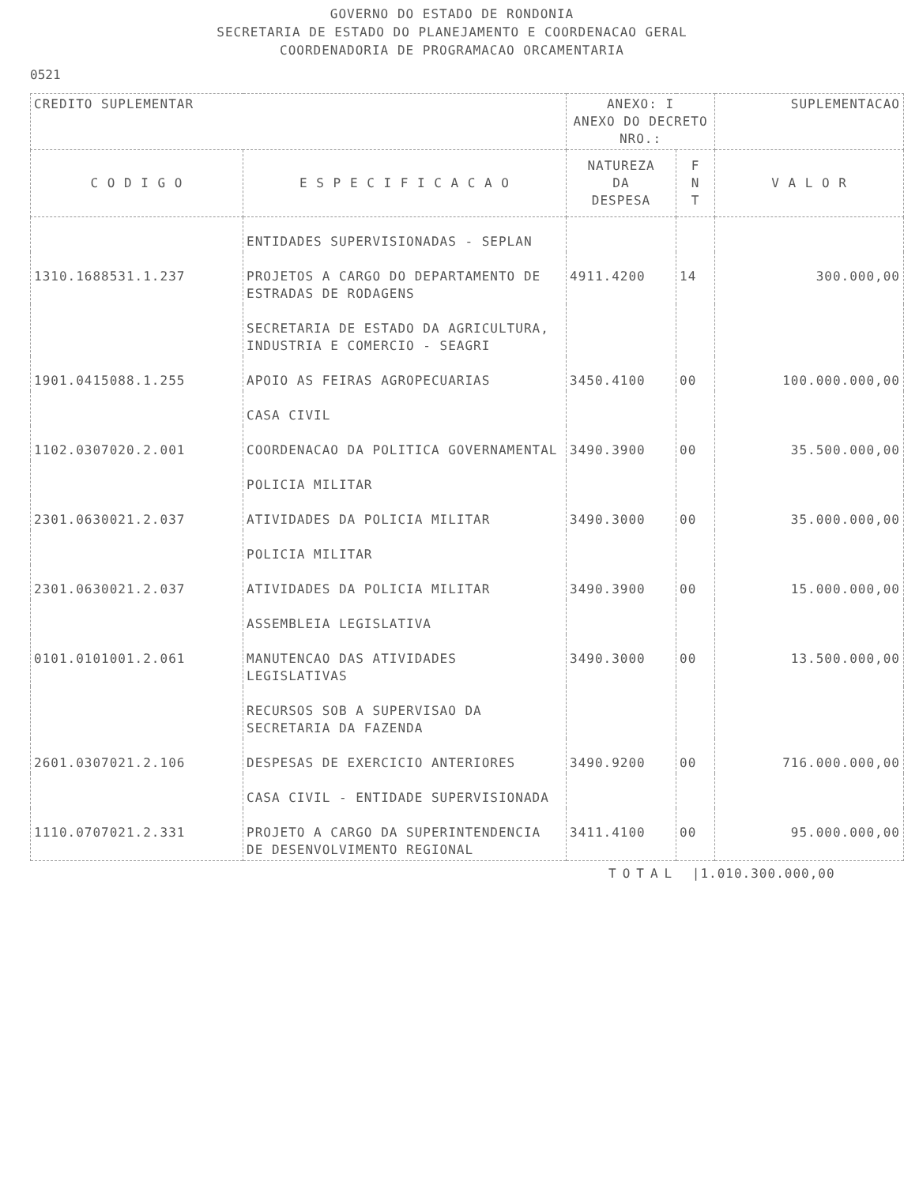GOVERNO DO ESTADO DE RONDONIA
SECRETARIA DE ESTADO DO PLANEJAMENTO E COORDENACAO GERAL
COORDENADORIA DE PROGRAMACAO ORCAMENTARIA
0521
| CREDITO SUPLEMENTAR | | ANEXO: I ANEXO DO DECRETO NRO.: | | SUPLEMENTACAO |
| C O D I G O | E S P E C I F I C A C A O | NATUREZA DA DESPESA | F N T | V A L O R |
| | ENTIDADES SUPERVISIONADAS - SEPLAN | | | |
| 1310.1688531.1.237 | PROJETOS A CARGO DO DEPARTAMENTO DE ESTRADAS DE RODAGENS | 4911.4200 | 14 | 300.000,00 |
| | SECRETARIA DE ESTADO DA AGRICULTURA, INDUSTRIA E COMERCIO - SEAGRI | | | |
| 1901.0415088.1.255 | APOIO AS FEIRAS AGROPECUARIAS | 3450.4100 | 00 | 100.000.000,00 |
| | CASA CIVIL | | | |
| 1102.0307020.2.001 | COORDENACAO DA POLITICA GOVERNAMENTAL | 3490.3900 | 00 | 35.500.000,00 |
| | POLICIA MILITAR | | | |
| 2301.0630021.2.037 | ATIVIDADES DA POLICIA MILITAR | 3490.3000 | 00 | 35.000.000,00 |
| | POLICIA MILITAR | | | |
| 2301.0630021.2.037 | ATIVIDADES DA POLICIA MILITAR | 3490.3900 | 00 | 15.000.000,00 |
| | ASSEMBLEIA LEGISLATIVA | | | |
| 0101.0101001.2.061 | MANUTENCAO DAS ATIVIDADES LEGISLATIVAS | 3490.3000 | 00 | 13.500.000,00 |
| | RECURSOS SOB A SUPERVISAO DA SECRETARIA DA FAZENDA | | | |
| 2601.0307021.2.106 | DESPESAS DE EXERCICIO ANTERIORES | 3490.9200 | 00 | 716.000.000,00 |
| | CASA CIVIL - ENTIDADE SUPERVISIONADA | | | |
| 1110.0707021.2.331 | PROJETO A CARGO DA SUPERINTENDENCIA DE DESENVOLVIMENTO REGIONAL | 3411.4100 | 00 | 95.000.000,00 |
TOTAL |1.010.300.000,00